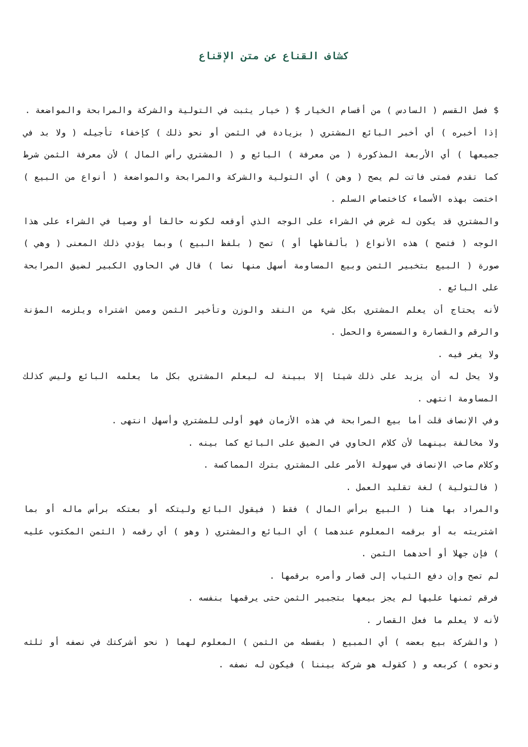كشاف القناع عن متن الإقناع
$ فصل القسم ( السادس ) من أقسام الخيار $ ( خيار يثبت في التولية والشركة والمرابحة والمواضعة .
إذا أخبره ) أي أخبر البائع المشتري ( بزيادة في الثمن أو نحو ذلك ) كإخفاء تأجيله ( ولا بد في جميعها ) أي الأربعة المذكورة ( من معرفة ) البائع و ( المشتري رأس المال ) لأن معرفة الثمن شرط كما تقدم فمتى فاتت لم يصح ( وهن ) أي التولية والشركة والمرابحة والمواضعة ( أنواع من البيع ) اختصت بهذه الأسماء كاختصاص السلم .
والمشتري قد يكون له غرض في الشراء على الوجه الذي أوقعه لكونه حالفا أو وصيا في الشراء على هذا الوجه ( فتصح ) هذه الأنواع ( بألفاظها أو ) تصح ( بلفظ البيع ) وبما يؤدي ذلك المعنى ( وهي ) صورة ( البيع بتخبير الثمن وبيع المساومة أسهل منها نصا ) قال في الحاوي الكبير لضيق المرابحة على البائع .
لأنه يحتاج أن يعلم المشتري بكل شيء من النقد والوزن وتأخير الثمن وممن اشتراه ويلزمه المؤنة والرقم والقصارة والسمسرة والحمل .
ولا يغر فيه .
ولا يحل له أن يزيد على ذلك شيئا إلا ببينة له ليعلم المشتري بكل ما يعلمه البائع وليس كذلك المساومة انتهى .
وفي الإنصاف قلت أما بيع المرابحة في هذه الأزمان فهو أولى للمشتري وأسهل انتهى .
ولا مخالفة بينهما لأن كلام الحاوي في الضيق على البائع كما بينه .
وكلام صاحب الإنصاف في سهولة الأمر على المشتري بترك المماكسة .
( فالتولية ) لغة تقليد العمل .
والمراد بها هنا ( البيع برأس المال ) فقط ( فيقول البائع وليتكه أو بعتكه برأس ماله أو بما اشتريته به أو برقمه المعلوم عندهما ) أي البائع والمشتري ( وهو ) أي رقمه ( الثمن المكتوب عليه ) فإن جهلا أو أحدهما الثمن .
لم تصح وإن دفع الثياب إلى قصار وأمره برقمها .
فرقم ثمنها عليها لم يجز بيعها بتجبير الثمن حتى يرقمها بنفسه .
لأنه لا يعلم ما فعل القصار .
( والشركة بيع بعضه ) أي المبيع ( بقسطه من الثمن ) المعلوم لهما ( نحو أشركتك في نصفه أو ثلثه ونحوه ) كربعه و ( كقوله هو شركة بيننا ) فيكون له نصفه .